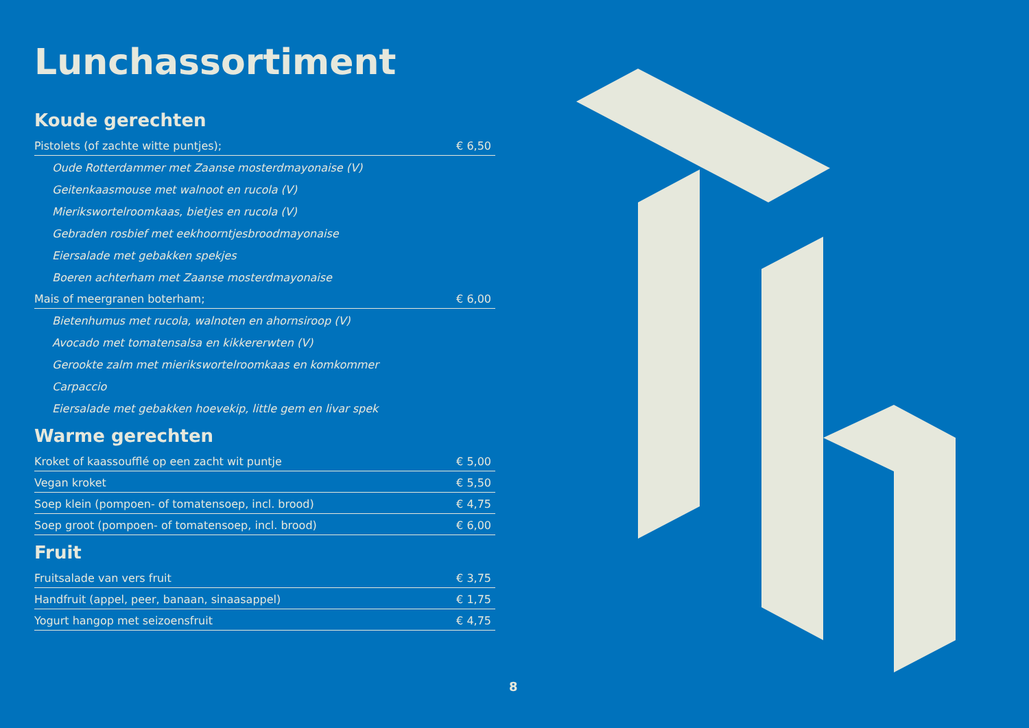Lunchassortiment
Koude gerechten
| Pistolets (of zachte witte puntjes); | € 6,50 |
| Oude Rotterdammer met Zaanse mosterdmayonaise (V) | |
| Geitenkaasmouse met walnoot en rucola (V) | |
| Mierikswortelroomkaas, bietjes en rucola (V) | |
| Gebraden rosbief met eekhoorntjesbroodmayonaise | |
| Eiersalade met gebakken spekjes | |
| Boeren achterham met Zaanse mosterdmayonaise | |
| Mais of meergranen boterham; | € 6,00 |
| Bietenhumus met rucola, walnoten en ahornsiroop (V) | |
| Avocado met tomatensalsa en kikkererwten (V) | |
| Gerookte zalm met mierikswortelroomkaas en komkommer | |
| Carpaccio | |
| Eiersalade met gebakken hoevekip, little gem en livar spek | |
Warme gerechten
| Kroket of kaassoufflé op een zacht wit puntje | € 5,00 |
| Vegan kroket | € 5,50 |
| Soep klein (pompoen- of tomatensoep, incl. brood) | € 4,75 |
| Soep groot (pompoen- of tomatensoep, incl. brood) | € 6,00 |
Fruit
| Fruitsalade van vers fruit | € 3,75 |
| Handfruit (appel, peer, banaan, sinaasappel) | € 1,75 |
| Yogurt hangop met seizoensfruit | € 4,75 |
8